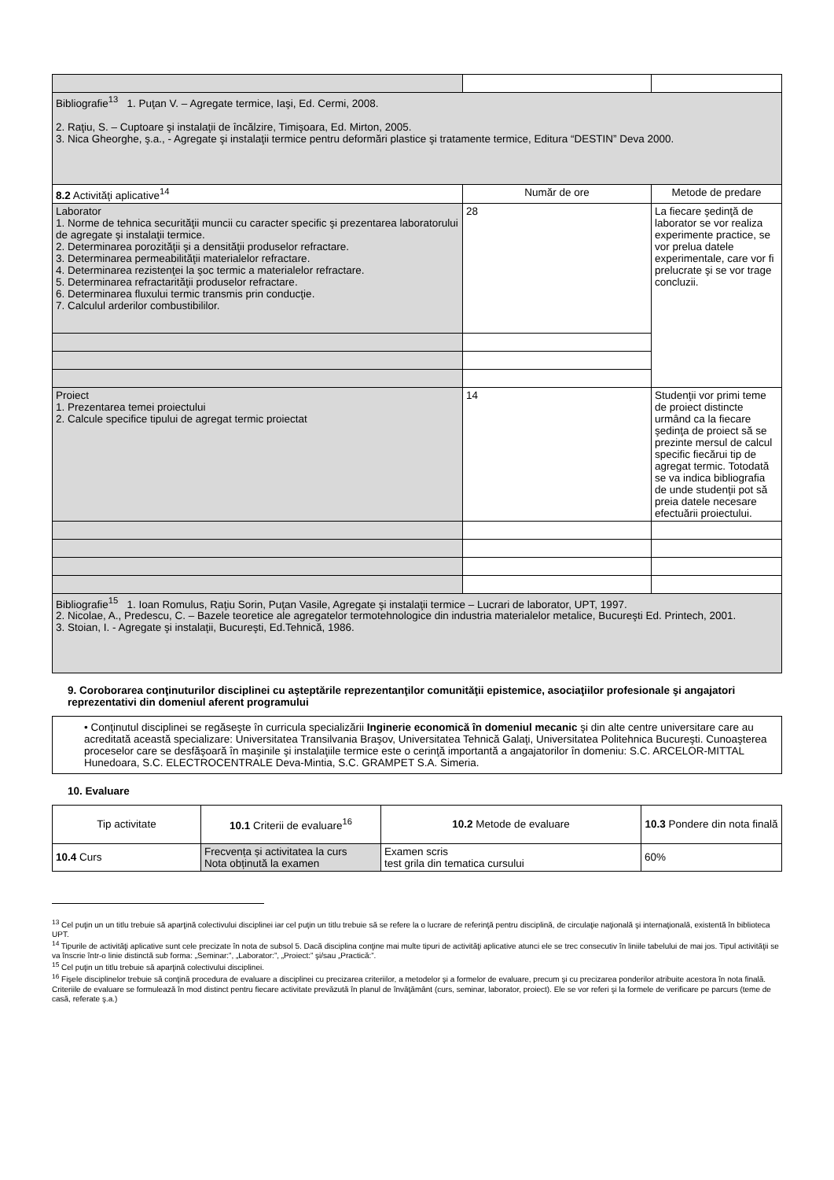| Bibliografie<sup>13</sup> 1. Puţan V. – Agregate termice, Iaşi, Ed. Cermi, 2008. 2. Raţiu, S. – Cuptoare şi instalaţii de încălzire, Timişoara, Ed. Mirton, 2005. 3. Nica Gheorghe, ş.a., - Agregate şi instalaţii termice pentru deformări plastice şi tratamente termice, Editura “DESTIN” Deva 2000. | | |
| 8.2 Activităţi aplicative<sup>14</sup> | Număr de ore | Metode de predare |
| Laborator 1. Norme de tehnica securităţii muncii cu caracter specific şi prezentarea laboratorului de agregate şi instalaţii termice. 2. Determinarea porozităţii şi a densităţii produselor refractare. 3. Determinarea permeabilităţii materialelor refractare. 4. Determinarea rezistenţei la şoc termic a materialelor refractare. 5. Determinarea refractarităţii produselor refractare. 6. Determinarea fluxului termic transmis prin conducţie. 7. Calculul arderilor combustibililor. | 28 | La fiecare şedinţă de laborator se vor realiza experimente practice, se vor prelua datele experimentale, care vor fi prelucrate şi se vor trage concluzii. |
| Proiect 1. Prezentarea temei proiectului 2. Calcule specifice tipului de agregat termic proiectat | 14 | Studenţii vor primi teme de proiect distincte urmând ca la fiecare şedinţa de proiect să se prezinte mersul de calcul specific fiecărui tip de agregat termic. Totodată se va indica bibliografia de unde studenţii pot să preia datele necesare efectuării proiectului. |
| Bibliografie<sup>15</sup> 1. Ioan Romulus, Raţiu Sorin, Puţan Vasile, Agregate şi instalaţii termice – Lucrari de laborator, UPT, 1997. 2. Nicolae, A., Predescu, C. – Bazele teoretice ale agregatelor termotehnologice din industria materialelor metalice, Bucureşti Ed. Printech, 2001. 3. Stoian, I. - Agregate şi instalaţii, Bucureşti, Ed.Tehnică, 1986. | | |
9. Coroborarea conţinuturilor disciplinei cu aşteptările reprezentanţilor comunităţii epistemice, asociaţiilor profesionale şi angajatori reprezentativi din domeniul aferent programului
| • Conţinutul disciplinei se regăseşte în curricula specializării Inginerie economică în domeniul mecanic şi din alte centre universitare care au acreditată această specializare: Universitatea Transilvania Braşov, Universitatea Tehnică Galaţi, Universitatea Politehnica Bucureşti. Cunoaşterea proceselor care se desfăşoară în maşinile şi instalaţiile termice este o cerinţă importantă a angajatorilor în domeniu: S.C. ARCELOR-MITTAL Hunedoara, S.C. ELECTROCENTRALE Deva-Mintia, S.C. GRAMPET S.A. Simeria. |
10. Evaluare
| Tip activitate | 10.1 Criterii de evaluare<sup>16</sup> | 10.2 Metode de evaluare | 10.3 Pondere din nota finală |
| --- | --- | --- | --- |
| 10.4 Curs | Frecvența și activitatea la curs Nota obținută la examen | Examen scris test grila din tematica cursului | 60% |
<sup>13</sup> Cel puţin un un titlu trebuie să aparţină colectivului disciplinei iar cel puţin un titlu trebuie să se refere la o lucrare de referinţă pentru disciplină, de circulaţie naţională şi internaţională, existentă în biblioteca UPT.
<sup>14</sup> Tipurile de activităţi aplicative sunt cele precizate în nota de subsol 5. Dacă disciplina conţine mai multe tipuri de activităţi aplicative atunci ele se trec consecutiv în liniile tabelului de mai jos. Tipul activităţii se va înscrie într-o linie distinctă sub forma: „Seminar:”, „Laborator:”, „Proiect:” şi/sau „Practică:”.
<sup>15</sup> Cel puţin un titlu trebuie să aparţină colectivului disciplinei.
<sup>16</sup> Fişele disciplinelor trebuie să conţină procedura de evaluare a disciplinei cu precizarea criteriilor, a metodelor şi a formelor de evaluare, precum şi cu precizarea ponderilor atribuite acestora în nota finală. Criteriile de evaluare se formulează în mod distinct pentru fiecare activitate prevăzută în planul de învăţământ (curs, seminar, laborator, proiect). Ele se vor referi şi la formele de verificare pe parcurs (teme de casă, referate ş.a.)